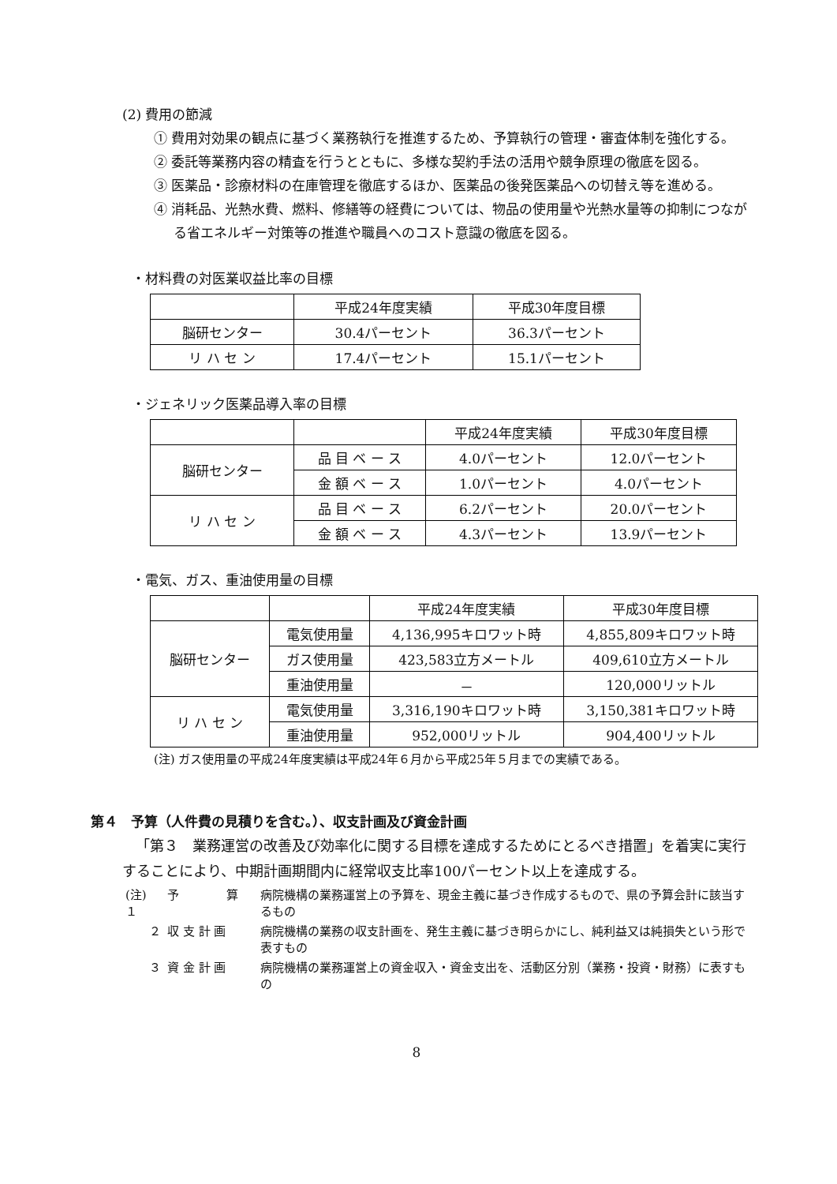(2) 費用の節減
① 費用対効果の観点に基づく業務執行を推進するため、予算執行の管理・審査体制を強化する。
② 委託等業務内容の精査を行うとともに、多様な契約手法の活用や競争原理の徹底を図る。
③ 医薬品・診療材料の在庫管理を徹底するほか、医薬品の後発医薬品への切替え等を進める。
④ 消耗品、光熱水費、燃料、修繕等の経費については、物品の使用量や光熱水量等の抑制につながる省エネルギー対策等の推進や職員へのコスト意識の徹底を図る。
・材料費の対医業収益比率の目標
| | 平成24年度実績 | 平成30年度目標 |
| 脳研センター | 30.4パーセント | 36.3パーセント |
| リ ハ セ ン | 17.4パーセント | 15.1パーセント |
・ジェネリック医薬品導入率の目標
| | | 平成24年度実績 | 平成30年度目標 |
| 脳研センター | 品 目 ベ ー ス | 4.0パーセント | 12.0パーセント |
| | 金 額 ベ ー ス | 1.0パーセント | 4.0パーセント |
| リ ハ セ ン | 品 目 ベ ー ス | 6.2パーセント | 20.0パーセント |
| | 金 額 ベ ー ス | 4.3パーセント | 13.9パーセント |
・電気、ガス、重油使用量の目標
| | | 平成24年度実績 | 平成30年度目標 |
| 脳研センター | 電気使用量 | 4,136,995キロワット時 | 4,855,809キロワット時 |
| | ガス使用量 | 423,583立方メートル | 409,610立方メートル |
| | 重油使用量 | － | 120,000リットル |
| リ ハ セ ン | 電気使用量 | 3,316,190キロワット時 | 3,150,381キロワット時 |
| | 重油使用量 | 952,000リットル | 904,400リットル |
(注) ガス使用量の平成24年度実績は平成24年６月から平成25年５月までの実績である。
第４　予算（人件費の見積りを含む。）、収支計画及び資金計画
「第３　業務運営の改善及び効率化に関する目標を達成するためにとるべき措置」を着実に実行することにより、中期計画期間内に経常収支比率100パーセント以上を達成する。
| (注) １ | 予 算 | 病院機構の業務運営上の予算を、現金主義に基づき作成するもので、県の予算会計に該当するもの |
| ２ | 収 支 計 画 | 病院機構の業務の収支計画を、発生主義に基づき明らかにし、純利益又は純損失という形で表すもの |
| ３ | 資 金 計 画 | 病院機構の業務運営上の資金収入・資金支出を、活動区分別（業務・投資・財務）に表すもの |
8